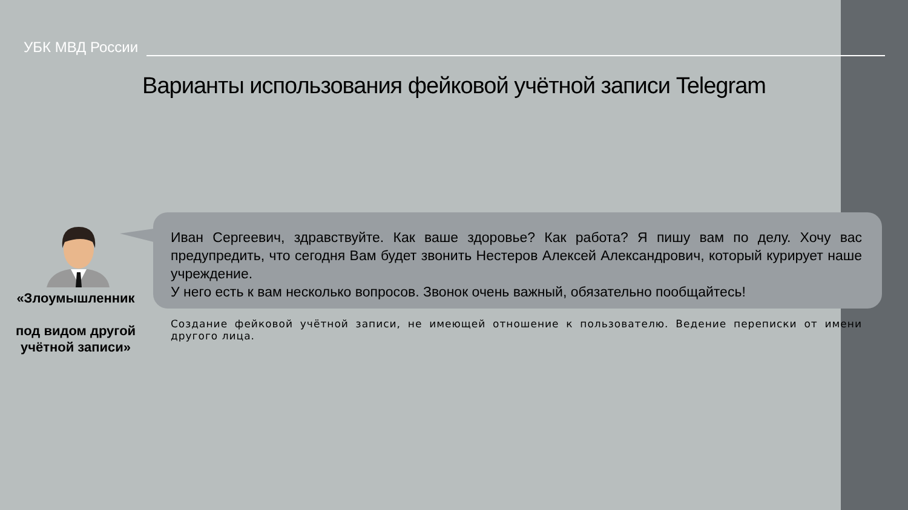УБК МВД России
Варианты использования фейковой учётной записи Telegram
«Злоумышленник
под видом другой учётной записи»
Иван Сергеевич, здравствуйте. Как ваше здоровье? Как работа? Я пишу вам по делу. Хочу вас предупредить, что сегодня Вам будет звонить Нестеров Алексей Александрович, который курирует наше учреждение.
У него есть к вам несколько вопросов. Звонок очень важный, обязательно пообщайтесь!
Создание фейковой учётной записи, не имеющей отношение к пользователю. Ведение переписки от имени другого лица.